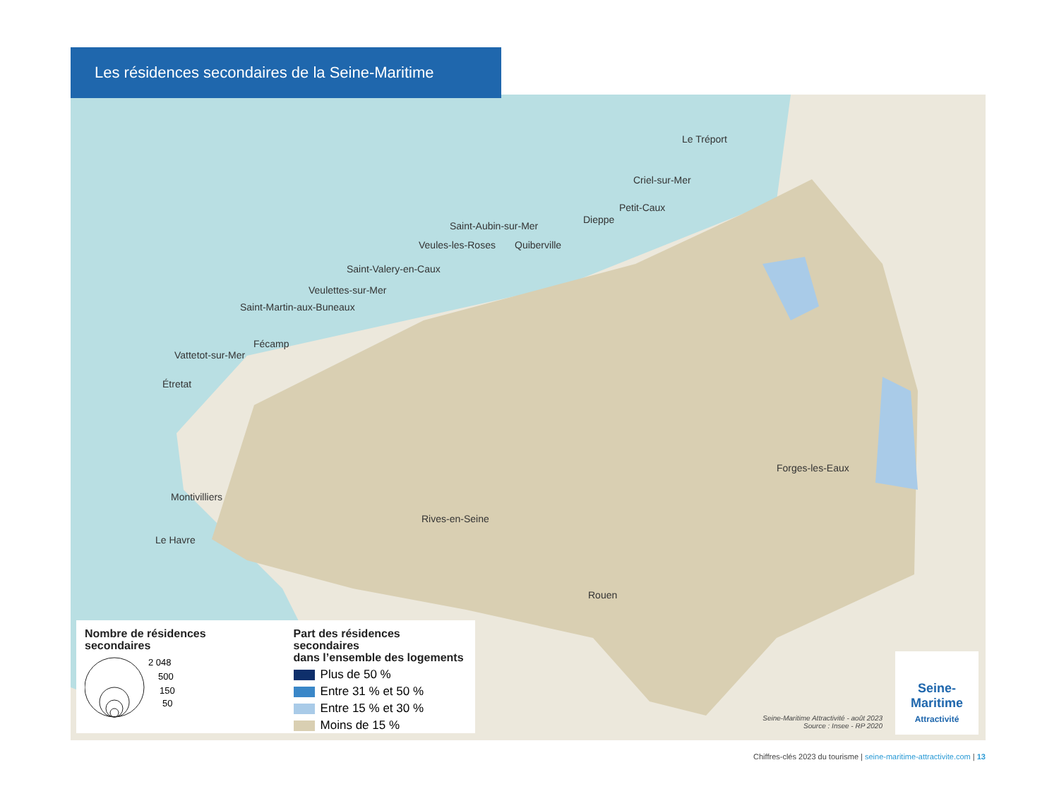Les résidences secondaires de la Seine-Maritime
Le Tréport
Criel-sur-Mer
Petit-Caux
Dieppe
Saint-Aubin-sur-Mer
Veules-les-Roses Quiberville
Saint-Valery-en-Caux
Veulettes-sur-Mer
Saint-Martin-aux-Buneaux
Fécamp
Vattetot-sur-Mer
Étretat
Montivilliers
Le Havre
Rives-en-Seine
Rouen
Forges-les-Eaux
Nombre de résidences secondaires
2 048
500
150
50
Part des résidences secondaires
dans l’ensemble des logements
Plus de 50 %
Entre 31 % et 50 %
Entre 15 % et 30 %
Moins de 15 %
Seine-Maritime Attractivité - août 2023
Source : Insee - RP 2020
Seine-
Maritime
Attractivité
Chiffres-clés 2023 du tourisme | seine-maritime-attractivite.com | 13